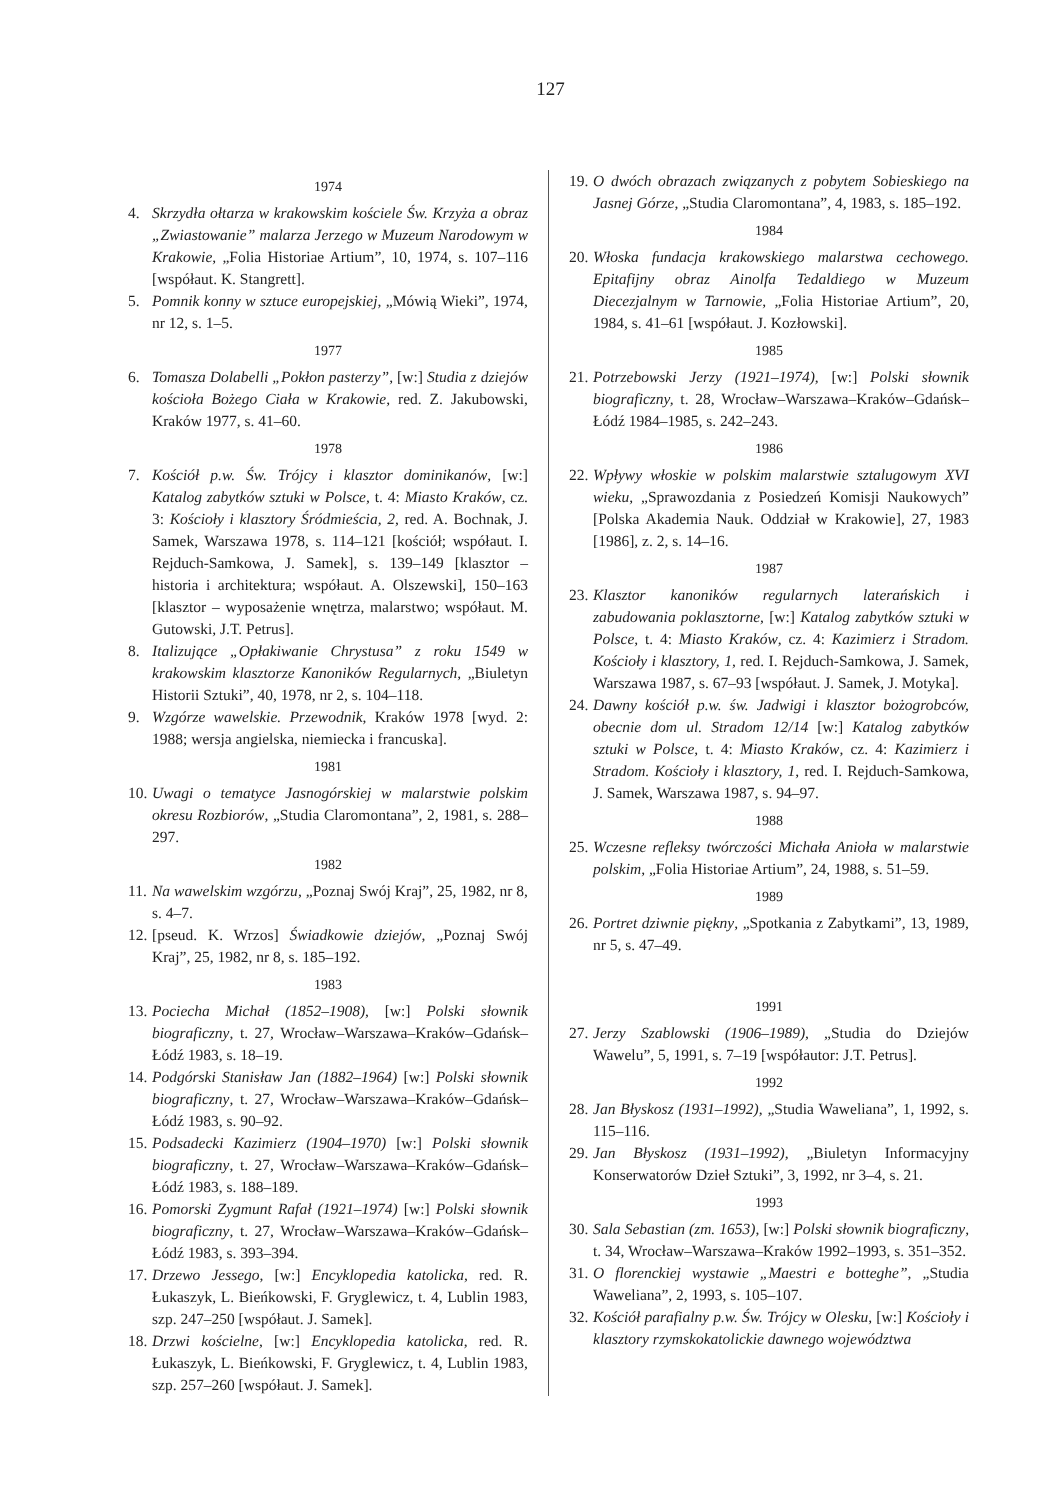127
1974
4. Skrzydła ołtarza w krakowskim kościele Św. Krzyża a obraz „Zwiastowanie” malarza Jerzego w Muzeum Narodowym w Krakowie, „Folia Historiae Artium”, 10, 1974, s. 107–116 [współaut. K. Stangrett].
5. Pomnik konny w sztuce europejskiej, „Mówią Wieki”, 1974, nr 12, s. 1–5.
1977
6. Tomasza Dolabelli „Pokłon pasterzy”, [w:] Studia z dziejów kościoła Bożego Ciała w Krakowie, red. Z. Jakubowski, Kraków 1977, s. 41–60.
1978
7. Kościół p.w. Św. Trójcy i klasztor dominikanów, [w:] Katalog zabytków sztuki w Polsce, t. 4: Miasto Kraków, cz. 3: Kościoły i klasztory Śródmieścia, 2, red. A. Bochnak, J. Samek, Warszawa 1978, s. 114–121 [kościół; współaut. I. Rejduch-Samkowa, J. Samek], s. 139–149 [klasztor – historia i architektura; współaut. A. Olszewski], 150–163 [klasztor – wyposażenie wnętrza, malarstwo; współaut. M. Gutowski, J.T. Petrus].
8. Italizujące „Opłakiwanie Chrystusa” z roku 1549 w krakowskim klasztorze Kanoników Regularnych, „Biuletyn Historii Sztuki”, 40, 1978, nr 2, s. 104–118.
9. Wzgórze wawelskie. Przewodnik, Kraków 1978 [wyd. 2: 1988; wersja angielska, niemiecka i francuska].
1981
10. Uwagi o tematyce Jasnogórskiej w malarstwie polskim okresu Rozbiorów, „Studia Claromontana”, 2, 1981, s. 288–297.
1982
11. Na wawelskim wzgórzu, „Poznaj Swój Kraj”, 25, 1982, nr 8, s. 4–7.
12. [pseud. K. Wrzos] Świadkowie dziejów, „Poznaj Swój Kraj”, 25, 1982, nr 8, s. 185–192.
1983
13. Pociecha Michał (1852–1908), [w:] Polski słownik biograficzny, t. 27, Wrocław–Warszawa–Kraków–Gdańsk–Łódź 1983, s. 18–19.
14. Podgórski Stanisław Jan (1882–1964) [w:] Polski słownik biograficzny, t. 27, Wrocław–Warszawa–Kraków–Gdańsk–Łódź 1983, s. 90–92.
15. Podsadecki Kazimierz (1904–1970) [w:] Polski słownik biograficzny, t. 27, Wrocław–Warszawa–Kraków–Gdańsk–Łódź 1983, s. 188–189.
16. Pomorski Zygmunt Rafał (1921–1974) [w:] Polski słownik biograficzny, t. 27, Wrocław–Warszawa–Kraków–Gdańsk–Łódź 1983, s. 393–394.
17. Drzewo Jessego, [w:] Encyklopedia katolicka, red. R. Łukaszyk, L. Bieńkowski, F. Gryglewicz, t. 4, Lublin 1983, szp. 247–250 [współaut. J. Samek].
18. Drzwi kościelne, [w:] Encyklopedia katolicka, red. R. Łukaszyk, L. Bieńkowski, F. Gryglewicz, t. 4, Lublin 1983, szp. 257–260 [współaut. J. Samek].
19. O dwóch obrazach związanych z pobytem Sobieskiego na Jasnej Górze, „Studia Claromontana”, 4, 1983, s. 185–192.
1984
20. Włoska fundacja krakowskiego malarstwa cechowego. Epitafijny obraz Ainolfa Tedaldiego w Muzeum Diecezjalnym w Tarnowie, „Folia Historiae Artium”, 20, 1984, s. 41–61 [współaut. J. Kozłowski].
1985
21. Potrzebowski Jerzy (1921–1974), [w:] Polski słownik biograficzny, t. 28, Wrocław–Warszawa–Kraków–Gdańsk–Łódź 1984–1985, s. 242–243.
1986
22. Wpływy włoskie w polskim malarstwie sztalugowym XVI wieku, „Sprawozdania z Posiedzeń Komisji Naukowych” [Polska Akademia Nauk. Oddział w Krakowie], 27, 1983 [1986], z. 2, s. 14–16.
1987
23. Klasztor kanoników regularnych laterańskich i zabudowania poklasztorne, [w:] Katalog zabytków sztuki w Polsce, t. 4: Miasto Kraków, cz. 4: Kazimierz i Stradom. Kościoły i klasztory, 1, red. I. Rejduch-Samkowa, J. Samek, Warszawa 1987, s. 67–93 [współaut. J. Samek, J. Motyka].
24. Dawny kościół p.w. św. Jadwigi i klasztor bożogrobców, obecnie dom ul. Stradom 12/14 [w:] Katalog zabytków sztuki w Polsce, t. 4: Miasto Kraków, cz. 4: Kazimierz i Stradom. Kościoły i klasztory, 1, red. I. Rejduch-Samkowa, J. Samek, Warszawa 1987, s. 94–97.
1988
25. Wczesne refleksy twórczości Michała Anioła w malarstwie polskim, „Folia Historiae Artium”, 24, 1988, s. 51–59.
1989
26. Portret dziwnie piękny, „Spotkania z Zabytkami”, 13, 1989, nr 5, s. 47–49.
1991
27. Jerzy Szablowski (1906–1989), „Studia do Dziejów Wawelu”, 5, 1991, s. 7–19 [współautor: J.T. Petrus].
1992
28. Jan Błyskosz (1931–1992), „Studia Waweliana”, 1, 1992, s. 115–116.
29. Jan Błyskosz (1931–1992), „Biuletyn Informacyjny Konserwatorów Dzieł Sztuki”, 3, 1992, nr 3–4, s. 21.
1993
30. Sala Sebastian (zm. 1653), [w:] Polski słownik biograficzny, t. 34, Wrocław–Warszawa–Kraków 1992–1993, s. 351–352.
31. O florenckiej wystawie „Maestri e botteghe”, „Studia Waweliana”, 2, 1993, s. 105–107.
32. Kościół parafialny p.w. Św. Trójcy w Olesku, [w:] Kościoły i klasztory rzymskokatolickie dawnego województwa